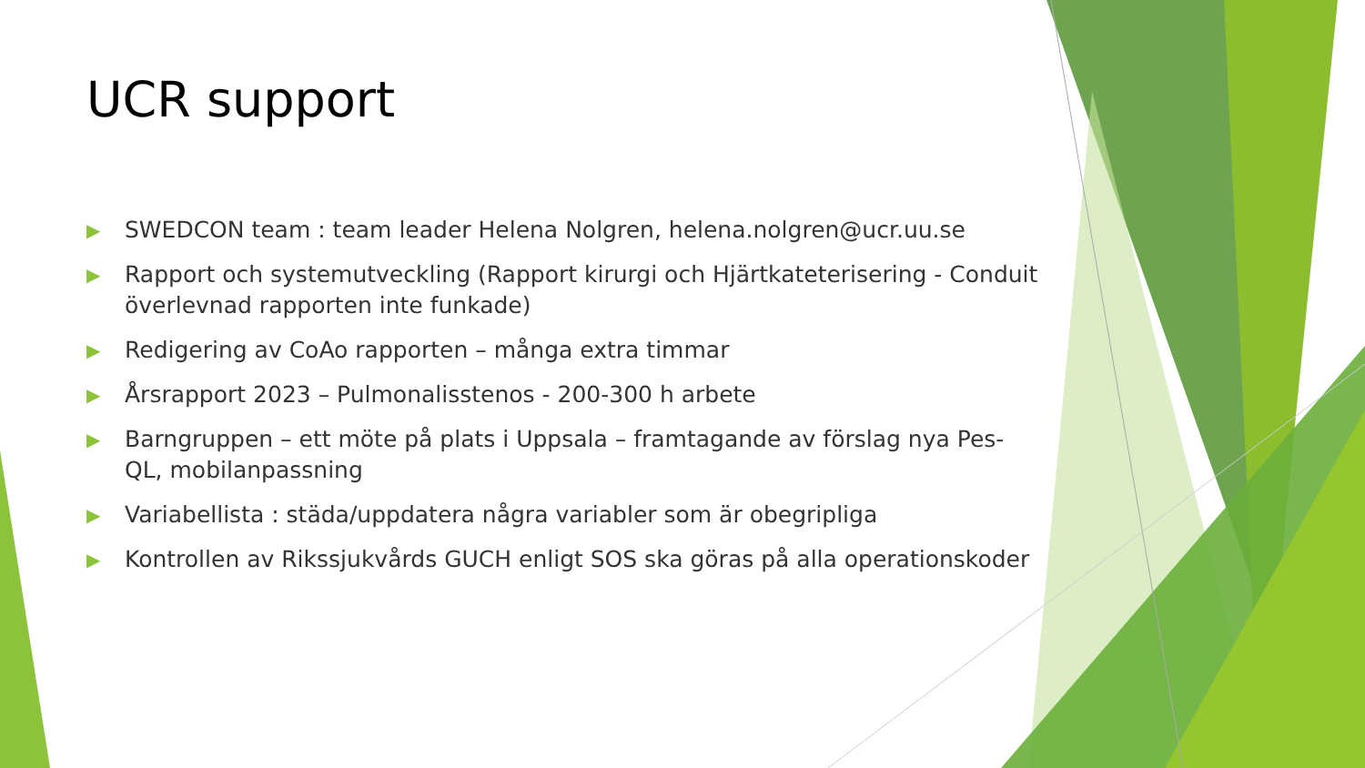UCR support
▶ SWEDCON team : team leader Helena Nolgren, helena.nolgren@ucr.uu.se
▶ Rapport och systemutveckling (Rapport kirurgi och Hjärtkateterisering - Conduit överlevnad rapporten inte funkade)
▶ Redigering av CoAo rapporten – många extra timmar
▶ Årsrapport 2023 – Pulmonalisstenos - 200-300 h arbete
▶ Barngruppen – ett möte på plats i Uppsala – framtagande av förslag nya Pes-QL, mobilanpassning
▶ Variabellista : städa/uppdatera några variabler som är obegripliga
▶ Kontrollen av Rikssjukvårds GUCH enligt SOS ska göras på alla operationskoder